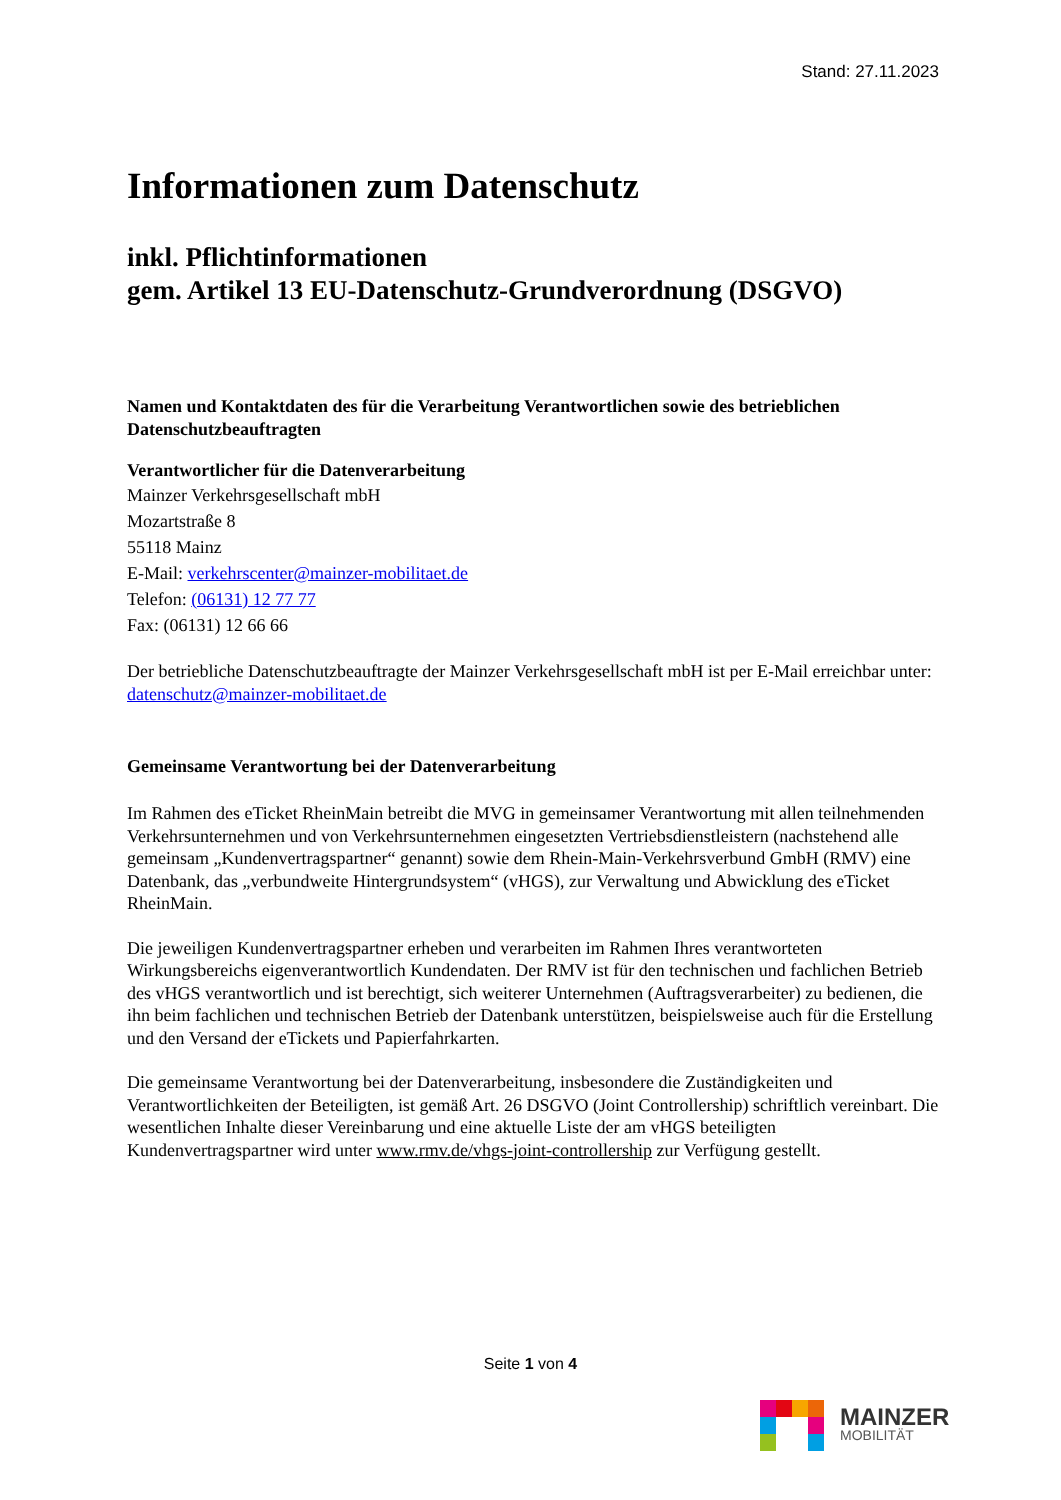Stand: 27.11.2023
Informationen zum Datenschutz
inkl. Pflichtinformationen
gem. Artikel 13 EU-Datenschutz-Grundverordnung (DSGVO)
Namen und Kontaktdaten des für die Verarbeitung Verantwortlichen sowie des betrieblichen Datenschutzbeauftragten
Verantwortlicher für die Datenverarbeitung
Mainzer Verkehrsgesellschaft mbH
Mozartstraße 8
55118 Mainz
E-Mail: verkehrscenter@mainzer-mobilitaet.de
Telefon: (06131) 12 77 77
Fax: (06131) 12 66 66
Der betriebliche Datenschutzbeauftragte der Mainzer Verkehrsgesellschaft mbH ist per E-Mail erreichbar unter: datenschutz@mainzer-mobilitaet.de
Gemeinsame Verantwortung bei der Datenverarbeitung
Im Rahmen des eTicket RheinMain betreibt die MVG in gemeinsamer Verantwortung mit allen teilnehmenden Verkehrsunternehmen und von Verkehrsunternehmen eingesetzten Vertriebsdienstleistern (nachstehend alle gemeinsam „Kundenvertragspartner“ genannt) sowie dem Rhein-Main-Verkehrsverbund GmbH (RMV) eine Datenbank, das „verbundweite Hintergrundsystem“ (vHGS), zur Verwaltung und Abwicklung des eTicket RheinMain.
Die jeweiligen Kundenvertragspartner erheben und verarbeiten im Rahmen Ihres verantworteten Wirkungsbereichs eigenverantwortlich Kundendaten. Der RMV ist für den technischen und fachlichen Betrieb des vHGS verantwortlich und ist berechtigt, sich weiterer Unternehmen (Auftragsverarbeiter) zu bedienen, die ihn beim fachlichen und technischen Betrieb der Datenbank unterstützen, beispielsweise auch für die Erstellung und den Versand der eTickets und Papierfahrkarten.
Die gemeinsame Verantwortung bei der Datenverarbeitung, insbesondere die Zuständigkeiten und Verantwortlichkeiten der Beteiligten, ist gemäß Art. 26 DSGVO (Joint Controllership) schriftlich vereinbart. Die wesentlichen Inhalte dieser Vereinbarung und eine aktuelle Liste der am vHGS beteiligten Kundenvertragspartner wird unter www.rmv.de/vhgs-joint-controllership zur Verfügung gestellt.
Seite 1 von 4
MAINZER
MOBILITÄT